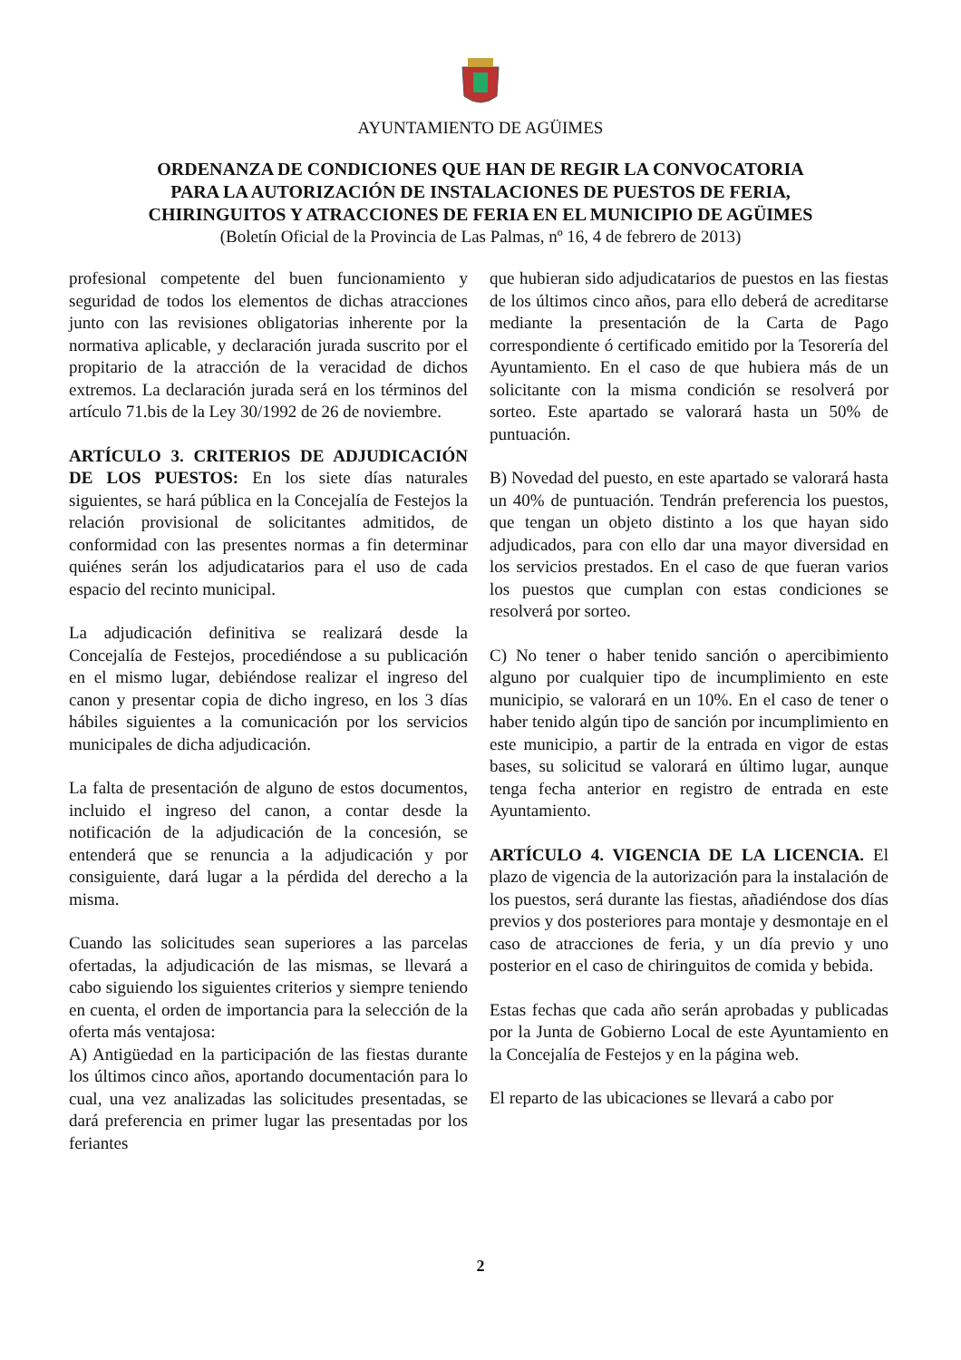AYUNTAMIENTO DE AGÜIMES
ORDENANZA DE CONDICIONES QUE HAN DE REGIR LA CONVOCATORIA
PARA LA AUTORIZACIÓN DE INSTALACIONES DE PUESTOS DE FERIA,
CHIRINGUITOS Y ATRACCIONES DE FERIA EN EL MUNICIPIO DE AGÜIMES
(Boletín Oficial de la Provincia de Las Palmas, nº 16, 4 de febrero de 2013)
profesional competente del buen funcionamiento y seguridad de todos los elementos de dichas atracciones junto con las revisiones obligatorias inherente por la normativa aplicable, y declaración jurada suscrito por el propitario de la atracción de la veracidad de dichos extremos. La declaración jurada será en los términos del artículo 71.bis de la Ley 30/1992 de 26 de noviembre.
ARTÍCULO 3. CRITERIOS DE ADJUDICACIÓN DE LOS PUESTOS: En los siete días naturales siguientes, se hará pública en la Concejalía de Festejos la relación provisional de solicitantes admitidos, de conformidad con las presentes normas a fin determinar quiénes serán los adjudicatarios para el uso de cada espacio del recinto municipal.
La adjudicación definitiva se realizará desde la Concejalía de Festejos, procediéndose a su publicación en el mismo lugar, debiéndose realizar el ingreso del canon y presentar copia de dicho ingreso, en los 3 días hábiles siguientes a la comunicación por los servicios municipales de dicha adjudicación.
La falta de presentación de alguno de estos documentos, incluido el ingreso del canon, a contar desde la notificación de la adjudicación de la concesión, se entenderá que se renuncia a la adjudicación y por consiguiente, dará lugar a la pérdida del derecho a la misma.
Cuando las solicitudes sean superiores a las parcelas ofertadas, la adjudicación de las mismas, se llevará a cabo siguiendo los siguientes criterios y siempre teniendo en cuenta, el orden de importancia para la selección de la oferta más ventajosa:
A) Antigüedad en la participación de las fiestas durante los últimos cinco años, aportando documentación para lo cual, una vez analizadas las solicitudes presentadas, se dará preferencia en primer lugar las presentadas por los feriantes
que hubieran sido adjudicatarios de puestos en las fiestas de los últimos cinco años, para ello deberá de acreditarse mediante la presentación de la Carta de Pago correspondiente ó certificado emitido por la Tesorería del Ayuntamiento. En el caso de que hubiera más de un solicitante con la misma condición se resolverá por sorteo. Este apartado se valorará hasta un 50% de puntuación.
B) Novedad del puesto, en este apartado se valorará hasta un 40% de puntuación. Tendrán preferencia los puestos, que tengan un objeto distinto a los que hayan sido adjudicados, para con ello dar una mayor diversidad en los servicios prestados. En el caso de que fueran varios los puestos que cumplan con estas condiciones se resolverá por sorteo.
C) No tener o haber tenido sanción o apercibimiento alguno por cualquier tipo de incumplimiento en este municipio, se valorará en un 10%. En el caso de tener o haber tenido algún tipo de sanción por incumplimiento en este municipio, a partir de la entrada en vigor de estas bases, su solicitud se valorará en último lugar, aunque tenga fecha anterior en registro de entrada en este Ayuntamiento.
ARTÍCULO 4. VIGENCIA DE LA LICENCIA. El plazo de vigencia de la autorización para la instalación de los puestos, será durante las fiestas, añadiéndose dos días previos y dos posteriores para montaje y desmontaje en el caso de atracciones de feria, y un día previo y uno posterior en el caso de chiringuitos de comida y bebida.
Estas fechas que cada año serán aprobadas y publicadas por la Junta de Gobierno Local de este Ayuntamiento en la Concejalía de Festejos y en la página web.
El reparto de las ubicaciones se llevará a cabo por
2